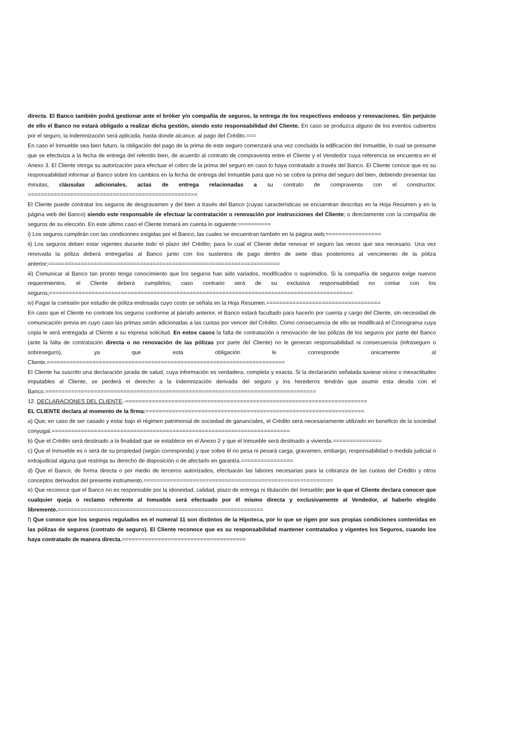directa. El Banco también podrá gestionar ante el bróker y/o compañía de seguros, la entrega de los respectivos endosos y renovaciones. Sin perjuicio de ello el Banco no estará obligado a realizar dicha gestión, siendo esto responsabilidad del Cliente. En caso se produzca alguno de los eventos cubiertos por el seguro, la indemnización será aplicada, hasta donde alcance, al pago del Crédito.===
En caso el Inmueble sea bien futuro, la obligación del pago de la prima de este seguro comenzará una vez concluida la edificación del Inmueble, lo cual se presume que se efectiviza a la fecha de entrega del referido bien, de acuerdo al contrato de compraventa entre el Cliente y el Vendedor cuya referencia se encuentra en el Anexo 3. El Cliente otorga su autorización para efectuar el cobro de la prima del seguro en caso lo haya contratado a través del Banco. El Cliente conoce que es su responsabilidad informar al Banco sobre los cambios en la fecha de entrega del Inmueble para que no se cobre la prima del seguro del bien, debiendo presentar las minutas, cláusulas adicionales, actas de entrega relacionadas a su contrato de compraventa con el constructor. ====================================================
El Cliente puede contratar los seguros de desgravamen y del bien a través del Banco (cuyas características se encuentran descritas en la Hoja Resumen y en la página web del Banco) siendo este responsable de efectuar la contratación o renovación por instrucciones del Cliente; o directamente con la compañía de seguros de su elección. En este último caso el Cliente tomará en cuenta lo siguiente:==========
i) Los seguros cumplirán con las condiciones exigidas por el Banco, las cuales se encuentran también en la página web;=================
ii) Los seguros deben estar vigentes durante todo el plazo del Crédito; para lo cual el Cliente debe renovar el seguro las veces que sea necesario. Una vez renovada la póliza deberá entregarlas al Banco junto con los sustentos de pago dentro de siete días posteriores al vencimiento de la póliza anterior;=======================================================================
iii) Comunicar al Banco tan pronto tenga conocimiento que los seguros han sido variados, modificados o suprimidos. Si la compañía de seguros exige nuevos requerimientos, el Cliente deberá cumplirlos; caso contrario será de su exclusiva responsabilidad no contar con los seguros;=============================================================================================
iv) Pagar la comisión por estudio de póliza endosada cuyo costo se señala en la Hoja Resumen.===================================
En caso que el Cliente no contrate los seguros conforme al párrafo anterior, el Banco estará facultado para hacerlo por cuenta y cargo del Cliente, sin necesidad de comunicación previa en cuyo caso las primas serán adicionadas a las cuotas por vencer del Crédito. Como consecuencia de ello se modificará el Cronograma cuya copia le será entregada al Cliente a su expresa solicitud. En estos casos la falta de contratación o renovación de las pólizas de los seguros por parte del Banco (ante la falta de contratación directa o no renovación de las pólizas por parte del Cliente) no le generan responsabilidad ni consecuencia (infraseguro o sobreseguro), ya que esta obligación le corresponde únicamente al Cliente.=========================================================================
El Cliente ha suscrito una declaración jurada de salud, cuya información es verdadera, completa y exacta. Si la declaración señalada tuviese vicios o inexactitudes imputables al Cliente, se perderá el derecho a la indemnización derivada del seguro y los herederos tendrán que asumir esta deuda con el Banco.===================================================================================
12. DECLARACIONES DEL CLIENTE.-==========================================================================
EL CLIENTE declara al momento de la firma:===================================================================
a) Que, en caso de ser casado y estar bajo el régimen patrimonial de sociedad de gananciales, el Crédito será necesariamente utilizado en beneficio de la sociedad conyugal.=========================================================================
b) Que el Crédito será destinado a la finalidad que se establece en el Anexo 2 y que el Inmueble será destinado a vivienda.===============
c) Que el Inmueble es o será de su propiedad (según corresponda) y que sobre él no pesa ni pesará carga, gravamen, embargo, responsabilidad o medida judicial o extrajudicial alguna que restrinja su derecho de disposición o de afectarlo en garantía.================
d) Que el Banco, de forma directa o por medio de terceros autorizados, efectuarán las labores necesarias para la cobranza de las cuotas del Crédito y otros conceptos derivados del presente instrumento.==========================================================
e) Que reconoce que el Banco no es responsable por la idoneidad, calidad, plazo de entrega ni titulación del Inmueble; por lo que el Cliente declara conocer que cualquier queja o reclamo referente al Inmueble será efectuado por él mismo directa y exclusivamente al Vendedor, al haberlo elegido libremente.===============================================================
f) Que conoce que los seguros regulados en el numeral 11 son distintos de la Hipoteca, por lo que se rigen por sus propias condiciones contenidas en las pólizas de seguros (contrato de seguro). El Cliente reconoce que es su responsabilidad mantener contratados y vigentes los Seguros, cuando los haya contratado de manera directa.======================================